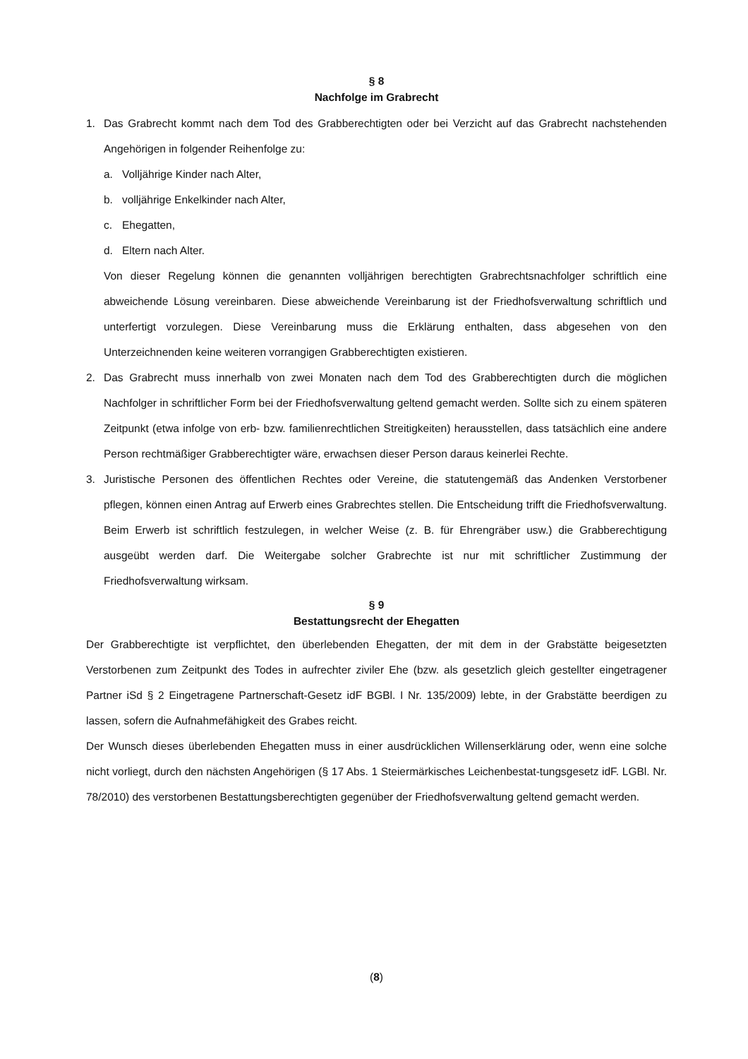§ 8
Nachfolge im Grabrecht
1. Das Grabrecht kommt nach dem Tod des Grabberechtigten oder bei Verzicht auf das Grabrecht nachstehenden Angehörigen in folgender Reihenfolge zu:
a. Volljährige Kinder nach Alter,
b. volljährige Enkelkinder nach Alter,
c. Ehegatten,
d. Eltern nach Alter.
Von dieser Regelung können die genannten volljährigen berechtigten Grabrechtsnachfolger schriftlich eine abweichende Lösung vereinbaren. Diese abweichende Vereinbarung ist der Friedhofsverwaltung schriftlich und unterfertigt vorzulegen. Diese Vereinbarung muss die Erklärung enthalten, dass abgesehen von den Unterzeichnenden keine weiteren vorrangigen Grabberechtigten existieren.
2. Das Grabrecht muss innerhalb von zwei Monaten nach dem Tod des Grabberechtigten durch die möglichen Nachfolger in schriftlicher Form bei der Friedhofsverwaltung geltend gemacht werden. Sollte sich zu einem späteren Zeitpunkt (etwa infolge von erb- bzw. familienrechtlichen Streitigkeiten) herausstellen, dass tatsächlich eine andere Person rechtmäßiger Grabberechtigter wäre, erwachsen dieser Person daraus keinerlei Rechte.
3. Juristische Personen des öffentlichen Rechtes oder Vereine, die statutengemäß das Andenken Verstorbener pflegen, können einen Antrag auf Erwerb eines Grabrechtes stellen. Die Entscheidung trifft die Friedhofsverwaltung. Beim Erwerb ist schriftlich festzulegen, in welcher Weise (z. B. für Ehrengräber usw.) die Grabberechtigung ausgeübt werden darf. Die Weitergabe solcher Grabrechte ist nur mit schriftlicher Zustimmung der Friedhofsverwaltung wirksam.
§ 9
Bestattungsrecht der Ehegatten
Der Grabberechtigte ist verpflichtet, den überlebenden Ehegatten, der mit dem in der Grabstätte beigesetzten Verstorbenen zum Zeitpunkt des Todes in aufrechter ziviler Ehe (bzw. als gesetzlich gleich gestellter eingetragener Partner iSd § 2 Eingetragene Partnerschaft-Gesetz idF BGBl. I Nr. 135/2009) lebte, in der Grabstätte beerdigen zu lassen, sofern die Aufnahmefähigkeit des Grabes reicht.
Der Wunsch dieses überlebenden Ehegatten muss in einer ausdrücklichen Willenserklärung oder, wenn eine solche nicht vorliegt, durch den nächsten Angehörigen (§ 17 Abs. 1 Steiermärkisches Leichenbestat-tungsgesetz idF. LGBl. Nr. 78/2010) des verstorbenen Bestattungsberechtigten gegenüber der Friedhofsverwaltung geltend gemacht werden.
(8)